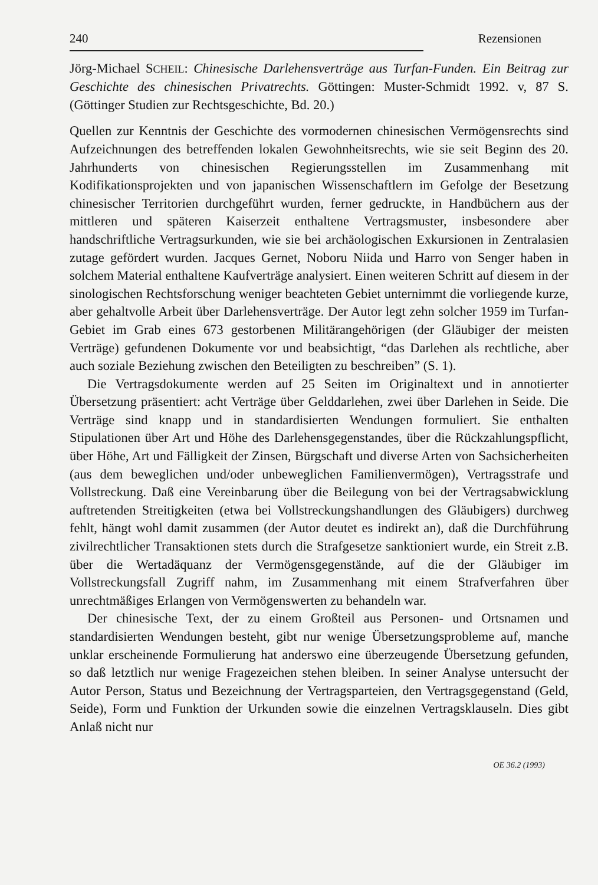240 Rezensionen
Jörg-Michael SCHEIL: Chinesische Darlehensverträge aus Turfan-Funden. Ein Beitrag zur Geschichte des chinesischen Privatrechts. Göttingen: Muster-Schmidt 1992. v, 87 S. (Göttinger Studien zur Rechtsgeschichte, Bd. 20.)
Quellen zur Kenntnis der Geschichte des vormodernen chinesischen Vermögensrechts sind Aufzeichnungen des betreffenden lokalen Gewohnheitsrechts, wie sie seit Beginn des 20. Jahrhunderts von chinesischen Regierungsstellen im Zusammenhang mit Kodifikationsprojekten und von japanischen Wissenschaftlern im Gefolge der Besetzung chinesischer Territorien durchgeführt wurden, ferner gedruckte, in Handbüchern aus der mittleren und späteren Kaiserzeit enthaltene Vertragsmuster, insbesondere aber handschriftliche Vertragsurkunden, wie sie bei archäologischen Exkursionen in Zentralasien zutage gefördert wurden. Jacques Gernet, Noboru Niida und Harro von Senger haben in solchem Material enthaltene Kaufverträge analysiert. Einen weiteren Schritt auf diesem in der sinologischen Rechtsforschung weniger beachteten Gebiet unternimmt die vorliegende kurze, aber gehaltvolle Arbeit über Darlehensverträge. Der Autor legt zehn solcher 1959 im Turfan-Gebiet im Grab eines 673 gestorbenen Militärangehörigen (der Gläubiger der meisten Verträge) gefundenen Dokumente vor und beabsichtigt, “das Darlehen als rechtliche, aber auch soziale Beziehung zwischen den Beteiligten zu beschreiben” (S. 1).
Die Vertragsdokumente werden auf 25 Seiten im Originaltext und in annotierter Übersetzung präsentiert: acht Verträge über Gelddarlehen, zwei über Darlehen in Seide. Die Verträge sind knapp und in standardisierten Wendungen formuliert. Sie enthalten Stipulationen über Art und Höhe des Darlehensgegenstandes, über die Rückzahlungspflicht, über Höhe, Art und Fälligkeit der Zinsen, Bürgschaft und diverse Arten von Sachsicherheiten (aus dem beweglichen und/oder unbeweglichen Familienvermögen), Vertragsstrafe und Vollstreckung. Daß eine Vereinbarung über die Beilegung von bei der Vertragsabwicklung auftretenden Streitigkeiten (etwa bei Vollstreckungshandlungen des Gläubigers) durchweg fehlt, hängt wohl damit zusammen (der Autor deutet es indirekt an), daß die Durchführung zivilrechtlicher Transaktionen stets durch die Strafgesetze sanktioniert wurde, ein Streit z.B. über die Wertadäquanz der Vermögensgegenstände, auf die der Gläubiger im Vollstreckungsfall Zugriff nahm, im Zusammenhang mit einem Strafverfahren über unrechtmäßiges Erlangen von Vermögenswerten zu behandeln war.
Der chinesische Text, der zu einem Großteil aus Personen- und Ortsnamen und standardisierten Wendungen besteht, gibt nur wenige Übersetzungsprobleme auf, manche unklar erscheinende Formulierung hat anderswo eine überzeugende Übersetzung gefunden, so daß letztlich nur wenige Fragezeichen stehen bleiben. In seiner Analyse untersucht der Autor Person, Status und Bezeichnung der Vertragsparteien, den Vertragsgegenstand (Geld, Seide), Form und Funktion der Urkunden sowie die einzelnen Vertragsklauseln. Dies gibt Anlaß nicht nur
OE 36.2 (1993)